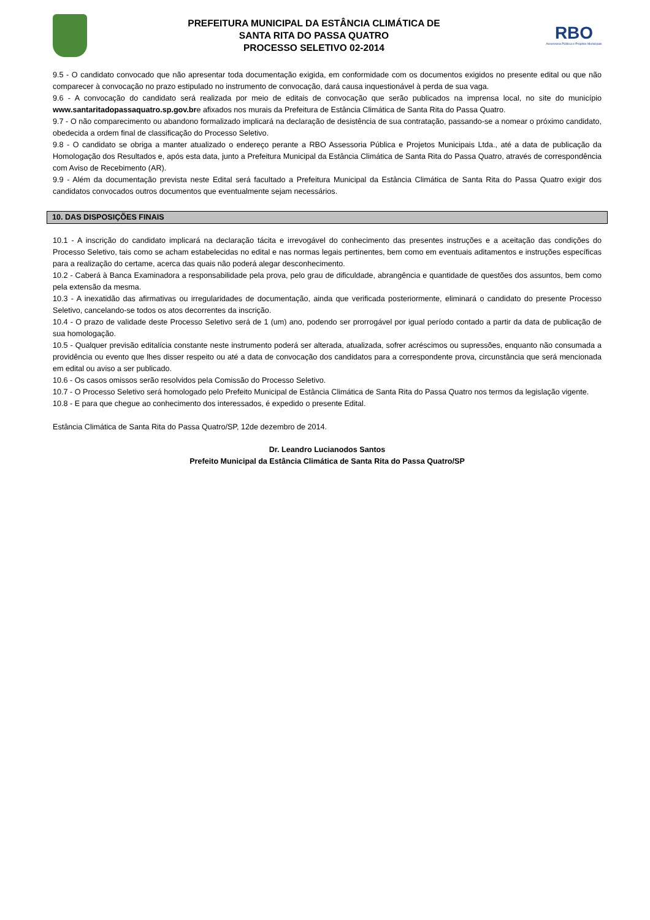PREFEITURA MUNICIPAL DA ESTÂNCIA CLIMÁTICA DE
SANTA RITA DO PASSA QUATRO
PROCESSO SELETIVO 02-2014
RBO
Assessoria Pública e Projetos Municipais
9.5 - O candidato convocado que não apresentar toda documentação exigida, em conformidade com os documentos exigidos no presente edital ou que não comparecer à convocação no prazo estipulado no instrumento de convocação, dará causa inquestionável à perda de sua vaga.
9.6 - A convocação do candidato será realizada por meio de editais de convocação que serão publicados na imprensa local, no site do município www.santaritadopassaquatro.sp.gov.bre afixados nos murais da Prefeitura de Estância Climática de Santa Rita do Passa Quatro.
9.7 - O não comparecimento ou abandono formalizado implicará na declaração de desistência de sua contratação, passando-se a nomear o próximo candidato, obedecida a ordem final de classificação do Processo Seletivo.
9.8 - O candidato se obriga a manter atualizado o endereço perante a RBO Assessoria Pública e Projetos Municipais Ltda., até a data de publicação da Homologação dos Resultados e, após esta data, junto a Prefeitura Municipal da Estância Climática de Santa Rita do Passa Quatro, através de correspondência com Aviso de Recebimento (AR).
9.9 - Além da documentação prevista neste Edital será facultado a Prefeitura Municipal da Estância Climática de Santa Rita do Passa Quatro exigir dos candidatos convocados outros documentos que eventualmente sejam necessários.
10. DAS DISPOSIÇÕES FINAIS
10.1 - A inscrição do candidato implicará na declaração tácita e irrevogável do conhecimento das presentes instruções e a aceitação das condições do Processo Seletivo, tais como se acham estabelecidas no edital e nas normas legais pertinentes, bem como em eventuais aditamentos e instruções específicas para a realização do certame, acerca das quais não poderá alegar desconhecimento.
10.2 - Caberá à Banca Examinadora a responsabilidade pela prova, pelo grau de dificuldade, abrangência e quantidade de questões dos assuntos, bem como pela extensão da mesma.
10.3 - A inexatidão das afirmativas ou irregularidades de documentação, ainda que verificada posteriormente, eliminará o candidato do presente Processo Seletivo, cancelando-se todos os atos decorrentes da inscrição.
10.4 - O prazo de validade deste Processo Seletivo será de 1 (um) ano, podendo ser prorrogável por igual período contado a partir da data de publicação de sua homologação.
10.5 - Qualquer previsão editalícia constante neste instrumento poderá ser alterada, atualizada, sofrer acréscimos ou supressões, enquanto não consumada a providência ou evento que lhes disser respeito ou até a data de convocação dos candidatos para a correspondente prova, circunstância que será mencionada em edital ou aviso a ser publicado.
10.6 - Os casos omissos serão resolvidos pela Comissão do Processo Seletivo.
10.7 - O Processo Seletivo será homologado pelo Prefeito Municipal de Estância Climática de Santa Rita do Passa Quatro nos termos da legislação vigente.
10.8 - E para que chegue ao conhecimento dos interessados, é expedido o presente Edital.
Estância Climática de Santa Rita do Passa Quatro/SP, 12de dezembro de 2014.
Dr. Leandro Lucianodos Santos
Prefeito Municipal da Estância Climática de Santa Rita do Passa Quatro/SP